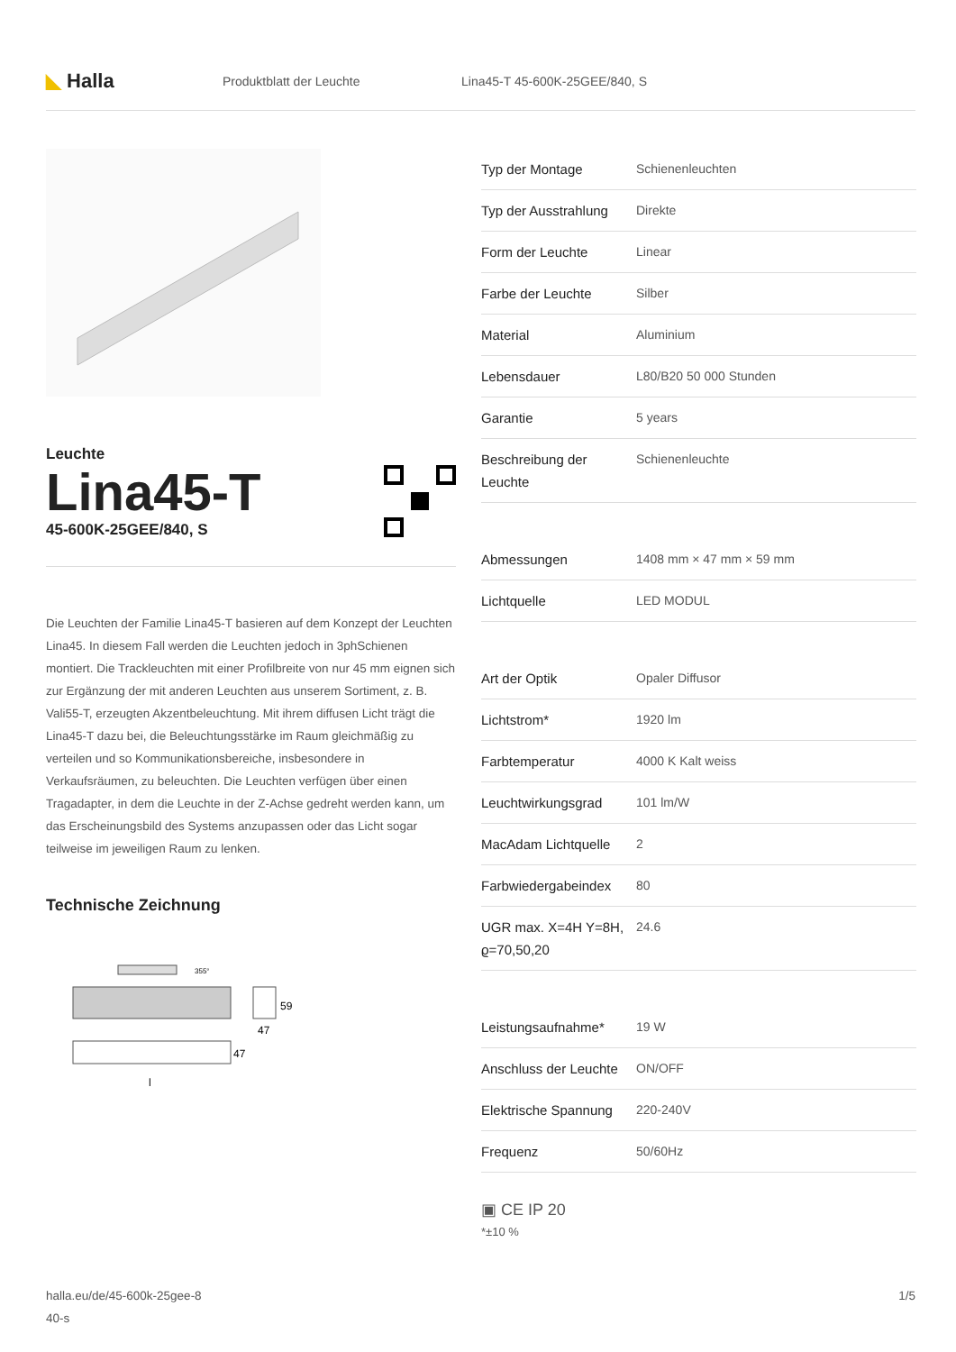◣ Halla
Produktblatt der Leuchte Lina45-T 45-600K-25GEE/840, S
Leuchte
Lina45-T
45-600K-25GEE/840, S
Die Leuchten der Familie Lina45-T basieren auf dem Konzept der Leuchten Lina45. In diesem Fall werden die Leuchten jedoch in 3phSchienen montiert. Die Trackleuchten mit einer Profilbreite von nur 45 mm eignen sich zur Ergänzung der mit anderen Leuchten aus unserem Sortiment, z. B. Vali55-T, erzeugten Akzentbeleuchtung. Mit ihrem diffusen Licht trägt die Lina45-T dazu bei, die Beleuchtungsstärke im Raum gleichmäßig zu verteilen und so Kommunikationsbereiche, insbesondere in Verkaufsräumen, zu beleuchten. Die Leuchten verfügen über einen Tragadapter, in dem die Leuchte in der Z-Achse gedreht werden kann, um das Erscheinungsbild des Systems anzupassen oder das Licht sogar teilweise im jeweiligen Raum zu lenken.
Technische Zeichnung
355°
59
47
47
l
| Typ der Montage | Schienenleuchten |
| Typ der Ausstrahlung | Direkte |
| Form der Leuchte | Linear |
| Farbe der Leuchte | Silber |
| Material | Aluminium |
| Lebensdauer | L80/B20 50 000 Stunden |
| Garantie | 5 years |
| Beschreibung der Leuchte | Schienenleuchte |
| Abmessungen | 1408 mm × 47 mm × 59 mm |
| Lichtquelle | LED MODUL |
| Art der Optik | Opaler Diffusor |
| Lichtstrom* | 1920 lm |
| Farbtemperatur | 4000 K Kalt weiss |
| Leuchtwirkungsgrad | 101 lm/W |
| MacAdam Lichtquelle | 2 |
| Farbwiedergabeindex | 80 |
| UGR max. X=4H Y=8H, ϱ=70,50,20 | 24.6 |
| Leistungsaufnahme* | 19 W |
| Anschluss der Leuchte | ON/OFF |
| Elektrische Spannung | 220-240V |
| Frequenz | 50/60Hz |
▣ CE IP 20
*±10 %
halla.eu/de/45-600k-25gee-8
40-s
1/5